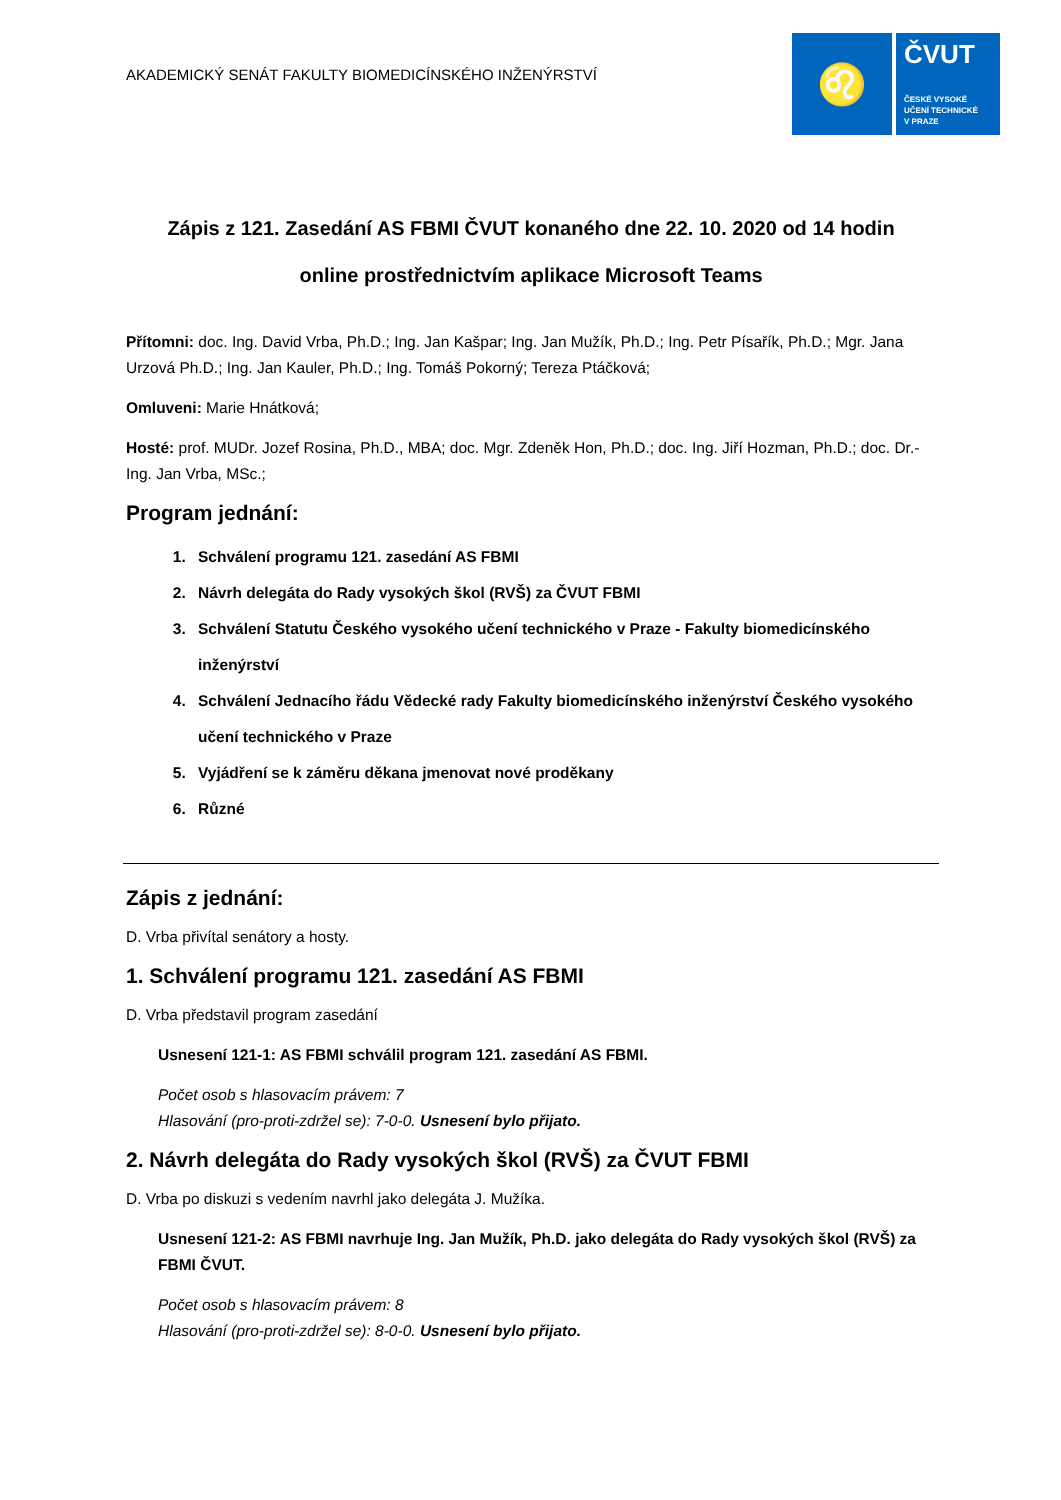AKADEMICKÝ SENÁT FAKULTY BIOMEDICÍNSKÉHO INŽENÝRSTVÍ
♌
ČVUT
ČESKÉ VYSOKÉ
UČENÍ TECHNICKÉ
V PRAZE
Zápis z 121. Zasedání AS FBMI ČVUT konaného dne 22. 10. 2020 od 14 hodin
online prostřednictvím aplikace Microsoft Teams
Přítomni: doc. Ing. David Vrba, Ph.D.; Ing. Jan Kašpar; Ing. Jan Mužík, Ph.D.; Ing. Petr Písařík, Ph.D.; Mgr. Jana Urzová Ph.D.; Ing. Jan Kauler, Ph.D.; Ing. Tomáš Pokorný; Tereza Ptáčková;
Omluveni: Marie Hnátková;
Hosté: prof. MUDr. Jozef Rosina, Ph.D., MBA; doc. Mgr. Zdeněk Hon, Ph.D.; doc. Ing. Jiří Hozman, Ph.D.; doc. Dr.-Ing. Jan Vrba, MSc.;
Program jednání:
1. Schválení programu 121. zasedání AS FBMI
2. Návrh delegáta do Rady vysokých škol (RVŠ) za ČVUT FBMI
3. Schválení Statutu Českého vysokého učení technického v Praze - Fakulty biomedicínského inženýrství
4. Schválení Jednacího řádu Vědecké rady Fakulty biomedicínského inženýrství Českého vysokého učení technického v Praze
5. Vyjádření se k záměru děkana jmenovat nové proděkany
6. Různé
Zápis z jednání:
D. Vrba přivítal senátory a hosty.
1. Schválení programu 121. zasedání AS FBMI
D. Vrba představil program zasedání
Usnesení 121-1: AS FBMI schválil program 121. zasedání AS FBMI.
Počet osob s hlasovacím právem: 7
Hlasování (pro-proti-zdržel se): 7-0-0. Usnesení bylo přijato.
2. Návrh delegáta do Rady vysokých škol (RVŠ) za ČVUT FBMI
D. Vrba po diskuzi s vedením navrhl jako delegáta J. Mužíka.
Usnesení 121-2: AS FBMI navrhuje Ing. Jan Mužík, Ph.D. jako delegáta do Rady vysokých škol (RVŠ) za FBMI ČVUT.
Počet osob s hlasovacím právem: 8
Hlasování (pro-proti-zdržel se): 8-0-0. Usnesení bylo přijato.